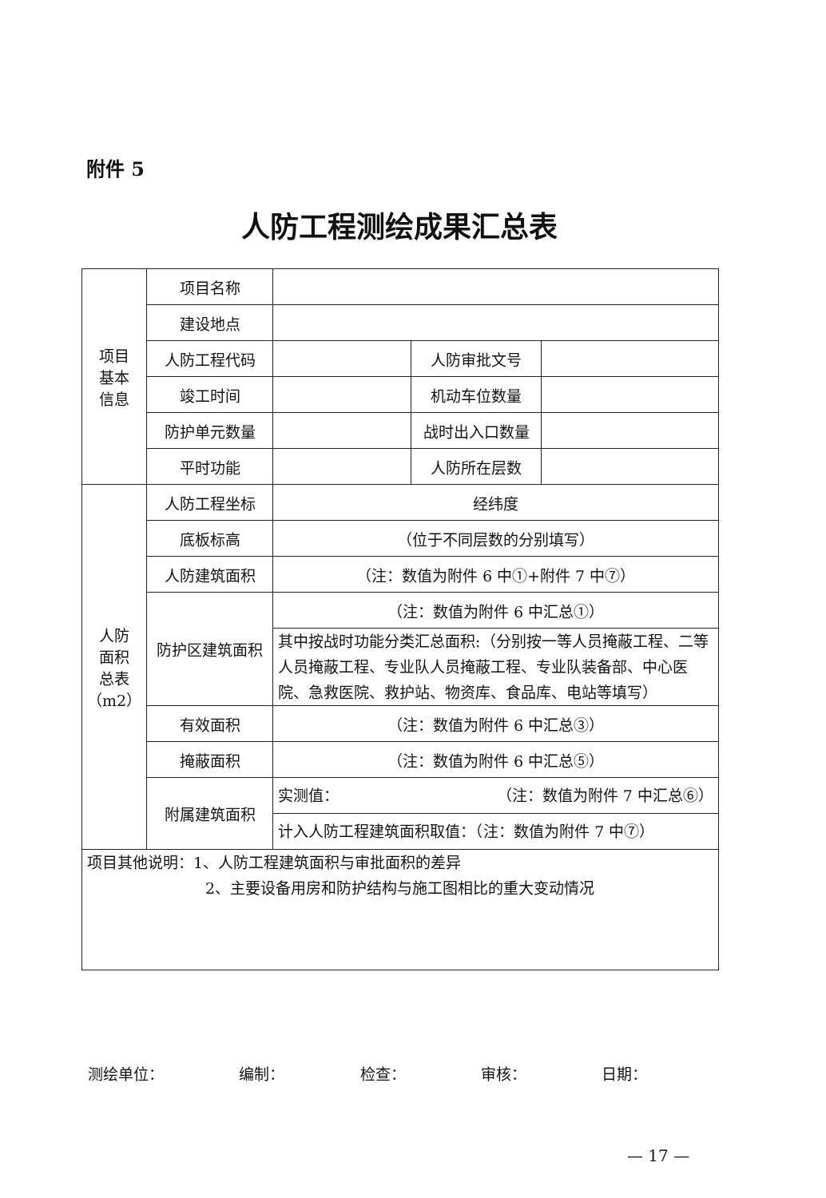附件 5
人防工程测绘成果汇总表
| 项目 基本 信息 | 项目名称 | | | |
| | 建设地点 | | | |
| | 人防工程代码 | | 人防审批文号 | |
| | 竣工时间 | | 机动车位数量 | |
| | 防护单元数量 | | 战时出入口数量 | |
| | 平时功能 | | 人防所在层数 | |
| 人防 面积 总表 （m2） | 人防工程坐标 | 经纬度 | | |
| | 底板标高 | （位于不同层数的分别填写） | | |
| | 人防建筑面积 | （注：数值为附件 6 中①+附件 7 中⑦） | | |
| | 防护区建筑面积 | （注：数值为附件 6 中汇总①） | | |
| | | 其中按战时功能分类汇总面积:（分别按一等人员掩蔽工程、二等人员掩蔽工程、专业队人员掩蔽工程、专业队装备部、中心医院、急救医院、救护站、物资库、食品库、电站等填写） | | |
| | 有效面积 | （注：数值为附件 6 中汇总③） | | |
| | 掩蔽面积 | （注：数值为附件 6 中汇总⑤） | | |
| | 附属建筑面积 | 实测值： （注：数值为附件 7 中汇总⑥） | | |
| | | 计入人防工程建筑面积取值：（注：数值为附件 7 中⑦） | | |
| 项目其他说明：1、人防工程建筑面积与审批面积的差异 2、主要设备用房和防护结构与施工图相比的重大变动情况 | | | | |
测绘单位： 编制： 检查： 审核： 日期：
— 17 —